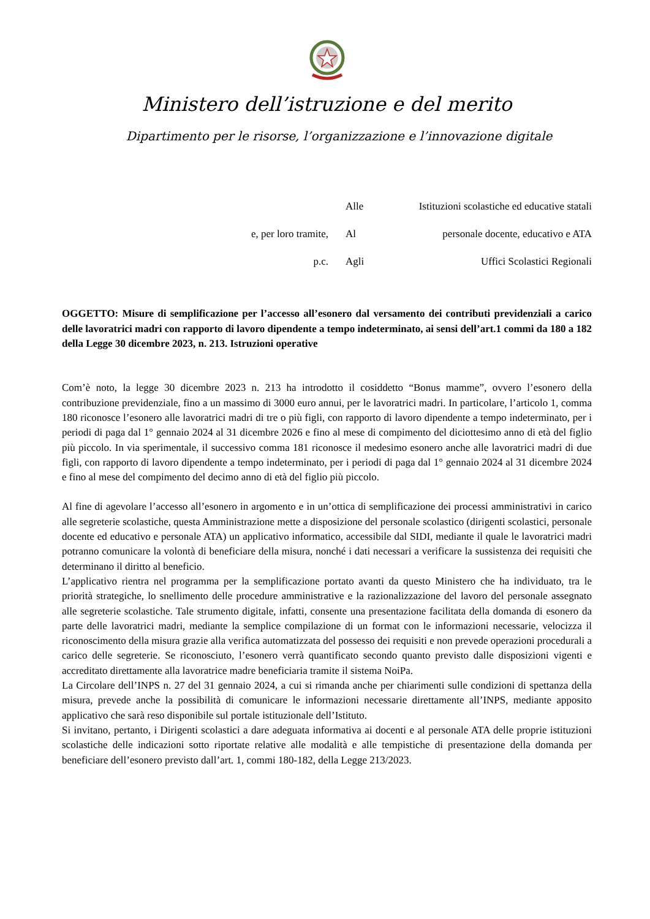Ministero dell’istruzione e del merito
Dipartimento per le risorse, l’organizzazione e l’innovazione digitale
| | Alle | Istituzioni scolastiche ed educative statali |
| e, per loro tramite, | Al | personale docente, educativo e ATA |
| p.c. | Agli | Uffici Scolastici Regionali |
OGGETTO: Misure di semplificazione per l’accesso all’esonero dal versamento dei contributi previdenziali a carico delle lavoratrici madri con rapporto di lavoro dipendente a tempo indeterminato, ai sensi dell’art.1 commi da 180 a 182 della Legge 30 dicembre 2023, n. 213. Istruzioni operative
Com’è noto, la legge 30 dicembre 2023 n. 213 ha introdotto il cosiddetto “Bonus mamme”, ovvero l’esonero della contribuzione previdenziale, fino a un massimo di 3000 euro annui, per le lavoratrici madri. In particolare, l’articolo 1, comma 180 riconosce l’esonero alle lavoratrici madri di tre o più figli, con rapporto di lavoro dipendente a tempo indeterminato, per i periodi di paga dal 1° gennaio 2024 al 31 dicembre 2026 e fino al mese di compimento del diciottesimo anno di età del figlio più piccolo. In via sperimentale, il successivo comma 181 riconosce il medesimo esonero anche alle lavoratrici madri di due figli, con rapporto di lavoro dipendente a tempo indeterminato, per i periodi di paga dal 1° gennaio 2024 al 31 dicembre 2024 e fino al mese del compimento del decimo anno di età del figlio più piccolo.
Al fine di agevolare l’accesso all’esonero in argomento e in un’ottica di semplificazione dei processi amministrativi in carico alle segreterie scolastiche, questa Amministrazione mette a disposizione del personale scolastico (dirigenti scolastici, personale docente ed educativo e personale ATA) un applicativo informatico, accessibile dal SIDI, mediante il quale le lavoratrici madri potranno comunicare la volontà di beneficiare della misura, nonché i dati necessari a verificare la sussistenza dei requisiti che determinano il diritto al beneficio.
L’applicativo rientra nel programma per la semplificazione portato avanti da questo Ministero che ha individuato, tra le priorità strategiche, lo snellimento delle procedure amministrative e la razionalizzazione del lavoro del personale assegnato alle segreterie scolastiche. Tale strumento digitale, infatti, consente una presentazione facilitata della domanda di esonero da parte delle lavoratrici madri, mediante la semplice compilazione di un format con le informazioni necessarie, velocizza il riconoscimento della misura grazie alla verifica automatizzata del possesso dei requisiti e non prevede operazioni procedurali a carico delle segreterie. Se riconosciuto, l’esonero verrà quantificato secondo quanto previsto dalle disposizioni vigenti e accreditato direttamente alla lavoratrice madre beneficiaria tramite il sistema NoiPa.
La Circolare dell’INPS n. 27 del 31 gennaio 2024, a cui si rimanda anche per chiarimenti sulle condizioni di spettanza della misura, prevede anche la possibilità di comunicare le informazioni necessarie direttamente all’INPS, mediante apposito applicativo che sarà reso disponibile sul portale istituzionale dell’Istituto.
Si invitano, pertanto, i Dirigenti scolastici a dare adeguata informativa ai docenti e al personale ATA delle proprie istituzioni scolastiche delle indicazioni sotto riportate relative alle modalità e alle tempistiche di presentazione della domanda per beneficiare dell’esonero previsto dall’art. 1, commi 180-182, della Legge 213/2023.